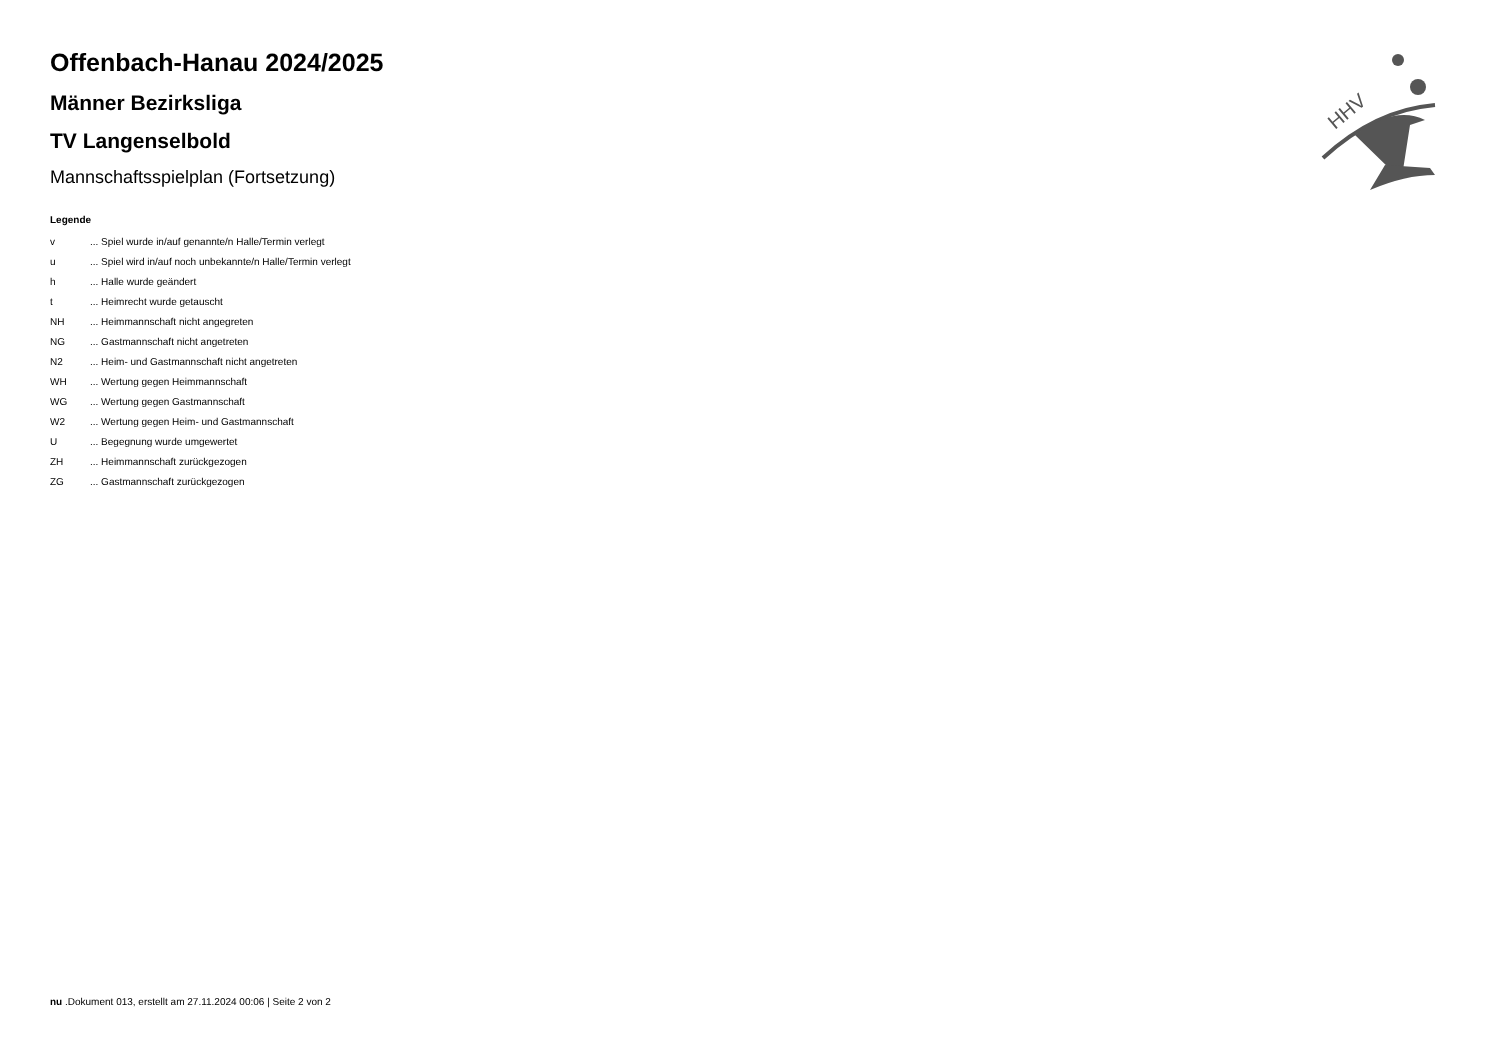Offenbach-Hanau 2024/2025
Männer Bezirksliga
TV Langenselbold
Mannschaftsspielplan (Fortsetzung)
Legende
| v | ... Spiel wurde in/auf genannte/n Halle/Termin verlegt |
| u | ... Spiel wird in/auf noch unbekannte/n Halle/Termin verlegt |
| h | ... Halle wurde geändert |
| t | ... Heimrecht wurde getauscht |
| NH | ... Heimmannschaft nicht angegreten |
| NG | ... Gastmannschaft nicht angetreten |
| N2 | ... Heim- und Gastmannschaft nicht angetreten |
| WH | ... Wertung gegen Heimmannschaft |
| WG | ... Wertung gegen Gastmannschaft |
| W2 | ... Wertung gegen Heim- und Gastmannschaft |
| U | ... Begegnung wurde umgewertet |
| ZH | ... Heimmannschaft zurückgezogen |
| ZG | ... Gastmannschaft zurückgezogen |
HHV
nu .Dokument 013, erstellt am 27.11.2024 00:06 | Seite 2 von 2